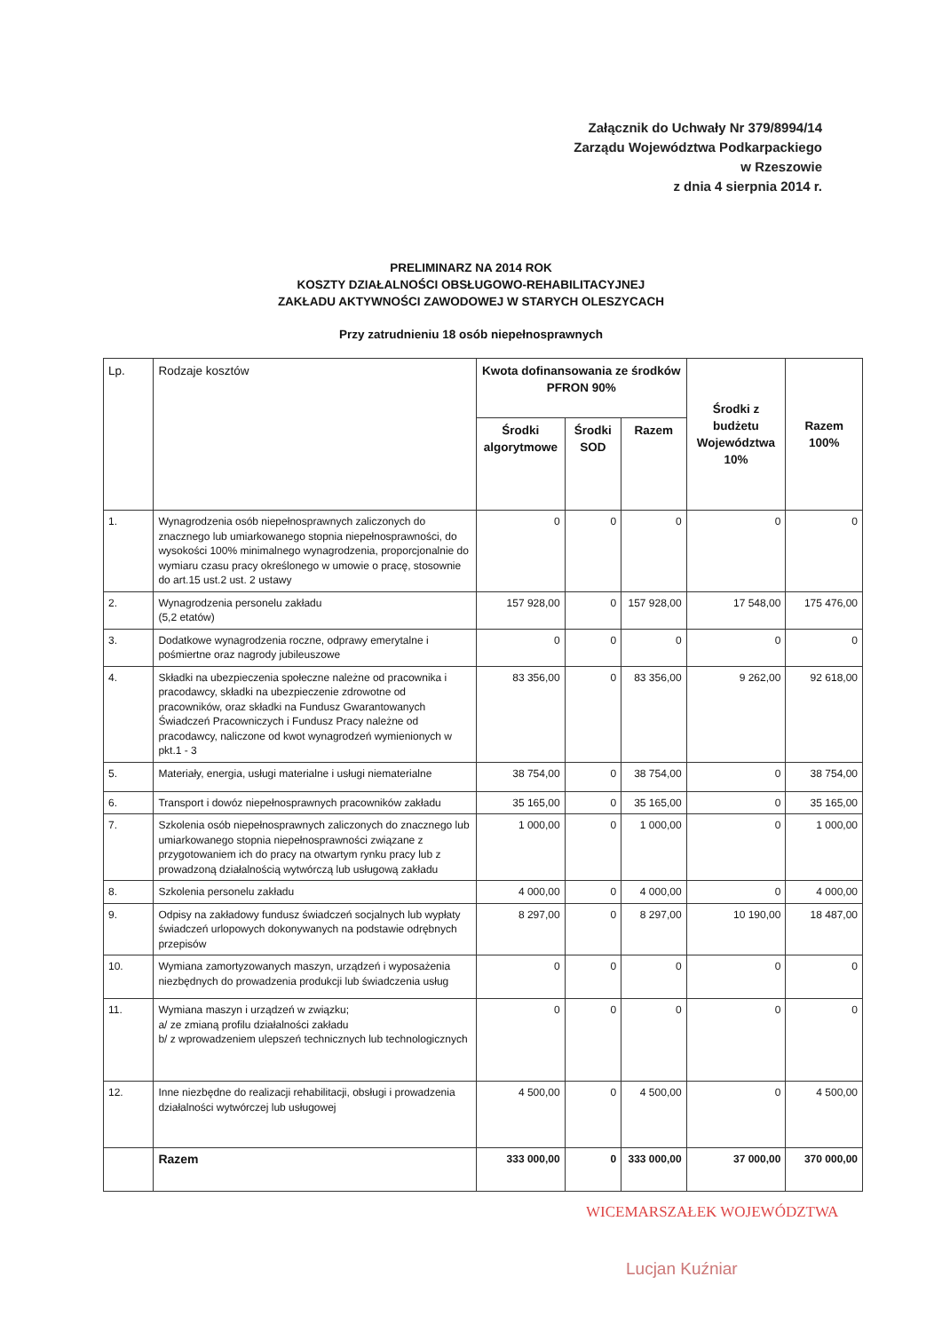Załącznik do Uchwały Nr 379/8994/14
Zarządu Województwa Podkarpackiego
w Rzeszowie
z dnia 4 sierpnia 2014 r.
PRELIMINARZ NA 2014 ROK
KOSZTY DZIAŁALNOŚCI OBSŁUGOWO-REHABILITACYJNEJ
ZAKŁADU AKTYWNOŚCI ZAWODOWEJ W STARYCH OLESZYCACH
Przy zatrudnieniu 18 osób niepełnosprawnych
| Lp. | Rodzaje kosztów | Kwota dofinansowania ze środków PFRON 90% | | | Środki z budżetu Województwa 10% | Razem 100% |
| --- | --- | --- | --- | --- | --- | --- |
| | | Środki algorytmowe | Środki SOD | Razem | | |
| 1. | Wynagrodzenia osób niepełnosprawnych zaliczonych do znacznego lub umiarkowanego stopnia niepełnosprawności, do wysokości 100% minimalnego wynagrodzenia, proporcjonalnie do wymiaru czasu pracy określonego w umowie o pracę, stosownie do art.15 ust.2 ust. 2 ustawy | 0 | 0 | 0 | 0 | 0 |
| 2. | Wynagrodzenia personelu zakładu (5,2 etatów) | 157 928,00 | 0 | 157 928,00 | 17 548,00 | 175 476,00 |
| 3. | Dodatkowe wynagrodzenia roczne, odprawy emerytalne i pośmiertne oraz nagrody jubileuszowe | 0 | 0 | 0 | 0 | 0 |
| 4. | Składki na ubezpieczenia społeczne należne od pracownika i pracodawcy, składki na ubezpieczenie zdrowotne od pracowników, oraz składki na Fundusz Gwarantowanych Świadczeń Pracowniczych i Fundusz Pracy należne od pracodawcy, naliczone od kwot wynagrodzeń wymienionych w pkt.1 - 3 | 83 356,00 | 0 | 83 356,00 | 9 262,00 | 92 618,00 |
| 5. | Materiały, energia, usługi materialne i usługi niematerialne | 38 754,00 | 0 | 38 754,00 | 0 | 38 754,00 |
| 6. | Transport i dowóz niepełnosprawnych pracowników zakładu | 35 165,00 | 0 | 35 165,00 | 0 | 35 165,00 |
| 7. | Szkolenia osób niepełnosprawnych zaliczonych do znacznego lub umiarkowanego stopnia niepełnosprawności związane z przygotowaniem ich do pracy na otwartym rynku pracy lub z prowadzoną działalnością wytwórczą lub usługową zakładu | 1 000,00 | 0 | 1 000,00 | 0 | 1 000,00 |
| 8. | Szkolenia personelu zakładu | 4 000,00 | 0 | 4 000,00 | 0 | 4 000,00 |
| 9. | Odpisy na zakładowy fundusz świadczeń socjalnych lub wypłaty świadczeń urlopowych dokonywanych na podstawie odrębnych przepisów | 8 297,00 | 0 | 8 297,00 | 10 190,00 | 18 487,00 |
| 10. | Wymiana zamortyzowanych maszyn, urządzeń i wyposażenia niezbędnych do prowadzenia produkcji lub świadczenia usług | 0 | 0 | 0 | 0 | 0 |
| 11. | Wymiana maszyn i urządzeń w związku; a/ ze zmianą profilu działalności zakładu b/ z wprowadzeniem ulepszeń technicznych lub technologicznych | 0 | 0 | 0 | 0 | 0 |
| 12. | Inne niezbędne do realizacji rehabilitacji, obsługi i prowadzenia działalności wytwórczej lub usługowej | 4 500,00 | 0 | 4 500,00 | 0 | 4 500,00 |
| | Razem | 333 000,00 | 0 | 333 000,00 | 37 000,00 | 370 000,00 |
WICEMARSZAŁEK WOJEWÓDZTWA
Lucjan Kuźniar